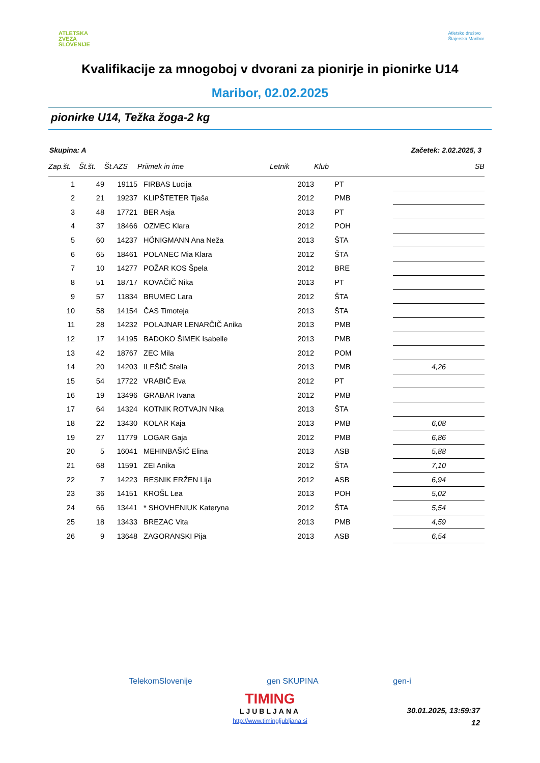ATLETSKA
ZVEZA
SLOVENIJE
Atletsko društvo
Štajerska Maribor
Kvalifikacije za mnogoboj v dvorani za pionirje in pionirke U14
Maribor, 02.02.2025
pionirke U14, Težka žoga-2 kg
Skupina: A Začetek: 2.02.2025, 3
| Zap.št. | Št.št. | Št.AZS | Priimek in ime | Letnik | Klub | SB |
| --- | --- | --- | --- | --- | --- | --- |
| 1 | 49 | 19115 | FIRBAS Lucija | 2013 | PT | |
| 2 | 21 | 19237 | KLIPŠTETER Tjaša | 2012 | PMB | |
| 3 | 48 | 17721 | BER Asja | 2013 | PT | |
| 4 | 37 | 18466 | OZMEC Klara | 2012 | POH | |
| 5 | 60 | 14237 | HÖNIGMANN Ana Neža | 2013 | ŠTA | |
| 6 | 65 | 18461 | POLANEC Mia Klara | 2012 | ŠTA | |
| 7 | 10 | 14277 | POŽAR KOS Špela | 2012 | BRE | |
| 8 | 51 | 18717 | KOVAČIČ Nika | 2013 | PT | |
| 9 | 57 | 11834 | BRUMEC Lara | 2012 | ŠTA | |
| 10 | 58 | 14154 | ČAS Timoteja | 2013 | ŠTA | |
| 11 | 28 | 14232 | POLAJNAR LENARČIČ Anika | 2013 | PMB | |
| 12 | 17 | 14195 | BADOKO ŠIMEK Isabelle | 2013 | PMB | |
| 13 | 42 | 18767 | ZEC Mila | 2012 | POM | |
| 14 | 20 | 14203 | ILEŠIČ Stella | 2013 | PMB | 4,26 |
| 15 | 54 | 17722 | VRABIČ Eva | 2012 | PT | |
| 16 | 19 | 13496 | GRABAR Ivana | 2012 | PMB | |
| 17 | 64 | 14324 | KOTNIK ROTVAJN Nika | 2013 | ŠTA | |
| 18 | 22 | 13430 | KOLAR Kaja | 2013 | PMB | 6,08 |
| 19 | 27 | 11779 | LOGAR Gaja | 2012 | PMB | 6,86 |
| 20 | 5 | 16041 | MEHINBAŠIĆ Elina | 2013 | ASB | 5,88 |
| 21 | 68 | 11591 | ZEI Anika | 2012 | ŠTA | 7,10 |
| 22 | 7 | 14223 | RESNIK ERŽEN Lija | 2012 | ASB | 6,94 |
| 23 | 36 | 14151 | KROŠL Lea | 2013 | POH | 5,02 |
| 24 | 66 | 13441 | * SHOVHENIUK Kateryna | 2012 | ŠTA | 5,54 |
| 25 | 18 | 13433 | BREZAC Vita | 2013 | PMB | 4,59 |
| 26 | 9 | 13648 | ZAGORANSKI Pija | 2013 | ASB | 6,54 |
TelekomSlovenije gen SKUPINA gen-i
TIMING
LJUBLJANA
30.01.2025, 13:59:37
12
http://www.timingljubljana.si